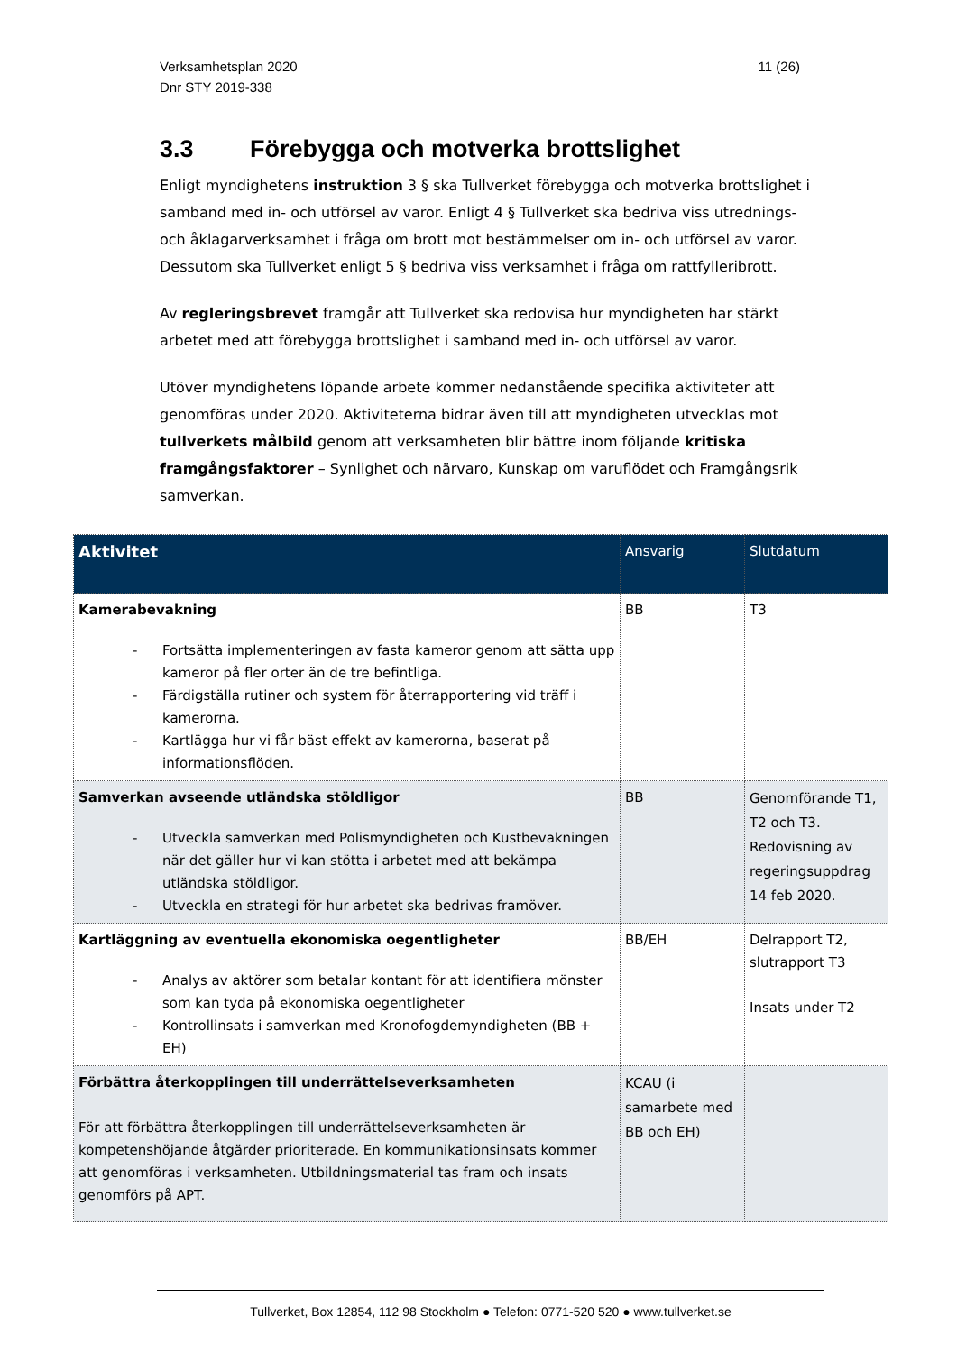Verksamhetsplan 2020
Dnr STY 2019-338
11 (26)
3.3 Förebygga och motverka brottslighet
Enligt myndighetens instruktion 3 § ska Tullverket förebygga och motverka brottslighet i samband med in- och utförsel av varor. Enligt 4 § Tullverket ska bedriva viss utrednings- och åklagarverksamhet i fråga om brott mot bestämmelser om in- och utförsel av varor. Dessutom ska Tullverket enligt 5 § bedriva viss verksamhet i fråga om rattfylleribrott.
Av regleringsbrevet framgår att Tullverket ska redovisa hur myndigheten har stärkt arbetet med att förebygga brottslighet i samband med in- och utförsel av varor.
Utöver myndighetens löpande arbete kommer nedanstående specifika aktiviteter att genomföras under 2020. Aktiviteterna bidrar även till att myndigheten utvecklas mot tullverkets målbild genom att verksamheten blir bättre inom följande kritiska framgångsfaktorer – Synlighet och närvaro, Kunskap om varuflödet och Framgångsrik samverkan.
| Aktivitet | Ansvarig | Slutdatum |
| --- | --- | --- |
| Kamerabevakning - Fortsätta implementeringen av fasta kameror genom att sätta upp kameror på fler orter än de tre befintliga. - Färdigställa rutiner och system för återrapportering vid träff i kamerorna. - Kartlägga hur vi får bäst effekt av kamerorna, baserat på informationsflöden. | BB | T3 |
| Samverkan avseende utländska stöldligor - Utveckla samverkan med Polismyndigheten och Kustbevakningen när det gäller hur vi kan stötta i arbetet med att bekämpa utländska stöldligor. - Utveckla en strategi för hur arbetet ska bedrivas framöver. | BB | Genomförande T1, T2 och T3. Redovisning av regeringsuppdrag 14 feb 2020. |
| Kartläggning av eventuella ekonomiska oegentligheter - Analys av aktörer som betalar kontant för att identifiera mönster som kan tyda på ekonomiska oegentligheter - Kontrollinsats i samverkan med Kronofogdemyndigheten (BB + EH) | BB/EH | Delrapport T2, slutrapport T3 Insats under T2 |
| Förbättra återkopplingen till underrättelseverksamheten För att förbättra återkopplingen till underrättelseverksamheten är kompetenshöjande åtgärder prioriterade. En kommunikationsinsats kommer att genomföras i verksamheten. Utbildningsmaterial tas fram och insats genomförs på APT. | KCAU (i samarbete med BB och EH) | |
Tullverket, Box 12854, 112 98 Stockholm ● Telefon: 0771-520 520 ● www.tullverket.se